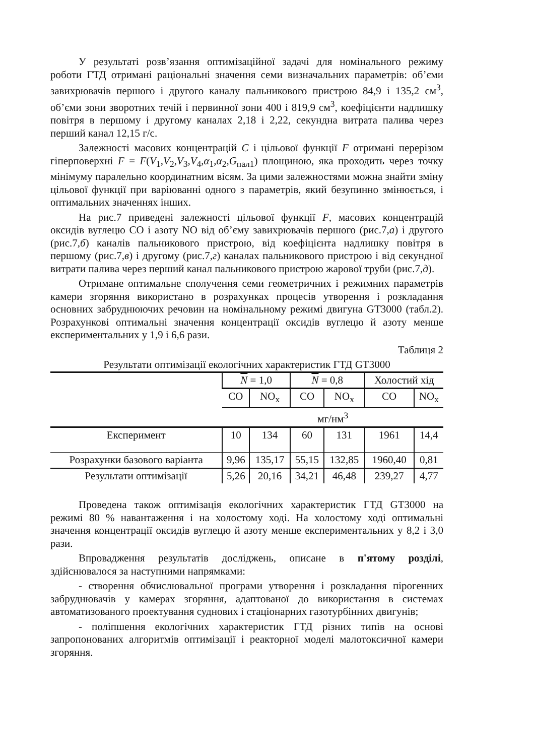У результаті розв’язання оптимізаційної задачі для номінального режиму роботи ГТД отримані раціональні значення семи визначальних параметрів: об’єми завихрювачів першого і другого каналу пальникового пристрою 84,9 і 135,2 см<sup>3</sup>, об’єми зони зворотних течій і первинної зони 400 і 819,9 см<sup>3</sup>, коефіцієнти надлишку повітря в першому і другому каналах 2,18 і 2,22, секундна витрата палива через перший канал 12,15 г/с.
Залежності масових концентрацій C і цільової функції F отримані перерізом гіперповерхні F = F(V<sub>1</sub>,V<sub>2</sub>,V<sub>3</sub>,V<sub>4</sub>,α<sub>1</sub>,α<sub>2</sub>,G<sub>пал1</sub>) площиною, яка проходить через точку мінімуму паралельно координатним вісям. За цими залежностями можна знайти зміну цільової функції при варіюванні одного з параметрів, який безупинно змінюється, і оптимальних значеннях інших.
На рис.7 приведені залежності цільової функції F, масових концентрацій оксидів вуглецю CO і азоту NO від об’єму завихрювачів першого (рис.7,а) і другого (рис.7,б) каналів пальникового пристрою, від коефіцієнта надлишку повітря в першому (рис.7,в) і другому (рис.7,г) каналах пальникового пристрою і від секундної витрати палива через перший канал пальникового пристрою жарової труби (рис.7,д).
Отримане оптимальне сполучення семи геометричних і режимних параметрів камери згоряння використано в розрахунках процесів утворення і розкладання основних забруднюючих речовин на номінальному режимі двигуна GT3000 (табл.2). Розрахункові оптимальні значення концентрації оксидів вуглецю й азоту менше експериментальних у 1,9 і 6,6 рази.
Таблиця 2
Результати оптимізації екологічних характеристик ГТД GT3000
| | N = 1,0 | | N = 0,8 | | Холостий хід | |
| --- | --- | --- | --- | --- | --- | --- |
| | CO | NO<sub>x</sub> | CO | NO<sub>x</sub> | CO | NO<sub>x</sub> |
| | мг/нм<sup>3</sup> | | | | | |
| Експеримент | 10 | 134 | 60 | 131 | 1961 | 14,4 |
| Розрахунки базового варіанта | 9,96 | 135,17 | 55,15 | 132,85 | 1960,40 | 0,81 |
| Результати оптимізації | 5,26 | 20,16 | 34,21 | 46,48 | 239,27 | 4,77 |
Проведена також оптимізація екологічних характеристик ГТД GT3000 на режимі 80 % навантаження і на холостому ході. На холостому ході оптимальні значення концентрації оксидів вуглецю й азоту менше експериментальних у 8,2 і 3,0 рази.
Впровадження результатів досліджень, описане в п'ятому розділі, здійснювалося за наступними напрямками:
- створення обчислювальної програми утворення і розкладання пірогенних забруднювачів у камерах згоряння, адаптованої до використання в системах автоматизованого проектування суднових і стаціонарних газотурбінних двигунів;
- поліпшення екологічних характеристик ГТД різних типів на основі запропонованих алгоритмів оптимізації і реакторної моделі малотоксичної камери згоряння.